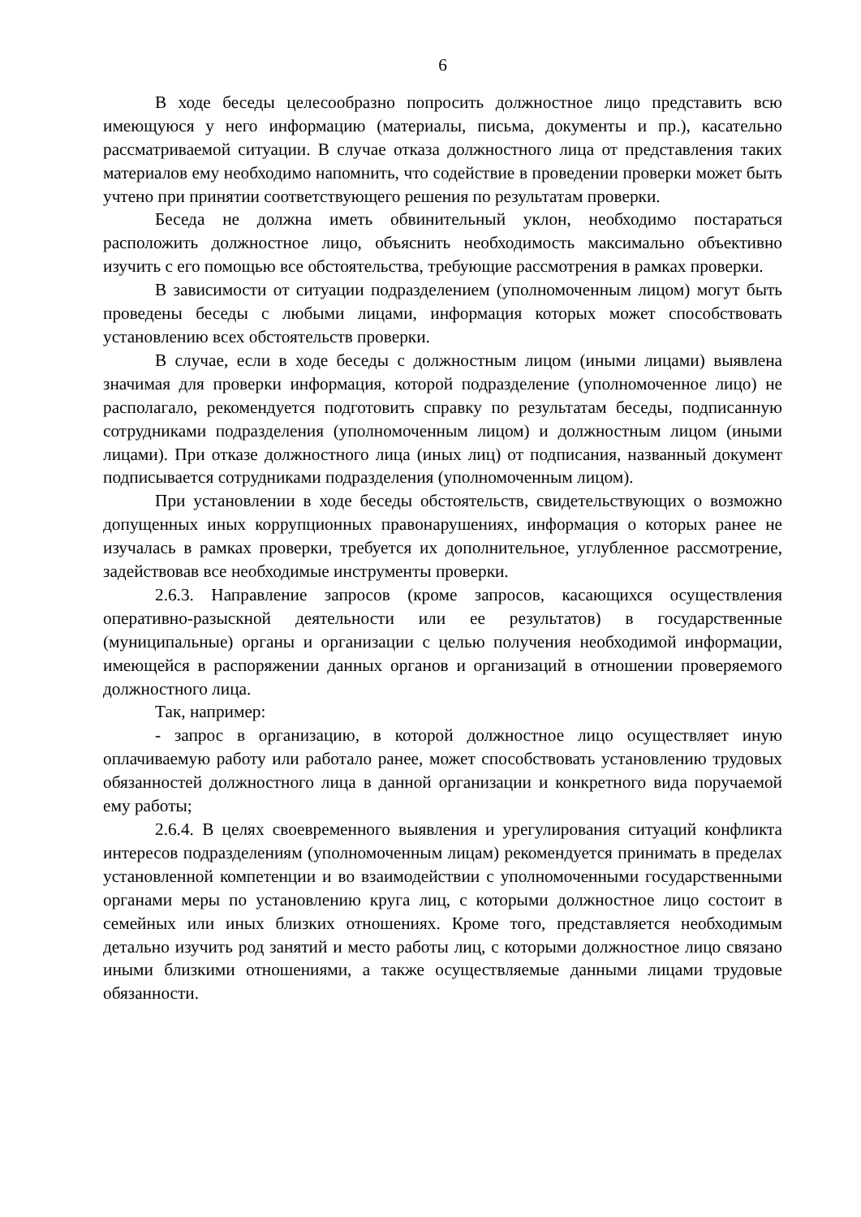6
В ходе беседы целесообразно попросить должностное лицо представить всю имеющуюся у него информацию (материалы, письма, документы и пр.), касательно рассматриваемой ситуации. В случае отказа должностного лица от представления таких материалов ему необходимо напомнить, что содействие в проведении проверки может быть учтено при принятии соответствующего решения по результатам проверки.
Беседа не должна иметь обвинительный уклон, необходимо постараться расположить должностное лицо, объяснить необходимость максимально объективно изучить с его помощью все обстоятельства, требующие рассмотрения в рамках проверки.
В зависимости от ситуации подразделением (уполномоченным лицом) могут быть проведены беседы с любыми лицами, информация которых может способствовать установлению всех обстоятельств проверки.
В случае, если в ходе беседы с должностным лицом (иными лицами) выявлена значимая для проверки информация, которой подразделение (уполномоченное лицо) не располагало, рекомендуется подготовить справку по результатам беседы, подписанную сотрудниками подразделения (уполномоченным лицом) и должностным лицом (иными лицами). При отказе должностного лица (иных лиц) от подписания, названный документ подписывается сотрудниками подразделения (уполномоченным лицом).
При установлении в ходе беседы обстоятельств, свидетельствующих о возможно допущенных иных коррупционных правонарушениях, информация о которых ранее не изучалась в рамках проверки, требуется их дополнительное, углубленное рассмотрение, задействовав все необходимые инструменты проверки.
2.6.3. Направление запросов (кроме запросов, касающихся осуществления оперативно-разыскной деятельности или ее результатов) в государственные (муниципальные) органы и организации с целью получения необходимой информации, имеющейся в распоряжении данных органов и организаций в отношении проверяемого должностного лица.
Так, например:
- запрос в организацию, в которой должностное лицо осуществляет иную оплачиваемую работу или работало ранее, может способствовать установлению трудовых обязанностей должностного лица в данной организации и конкретного вида поручаемой ему работы;
2.6.4. В целях своевременного выявления и урегулирования ситуаций конфликта интересов подразделениям (уполномоченным лицам) рекомендуется принимать в пределах установленной компетенции и во взаимодействии с уполномоченными государственными органами меры по установлению круга лиц, с которыми должностное лицо состоит в семейных или иных близких отношениях. Кроме того, представляется необходимым детально изучить род занятий и место работы лиц, с которыми должностное лицо связано иными близкими отношениями, а также осуществляемые данными лицами трудовые обязанности.